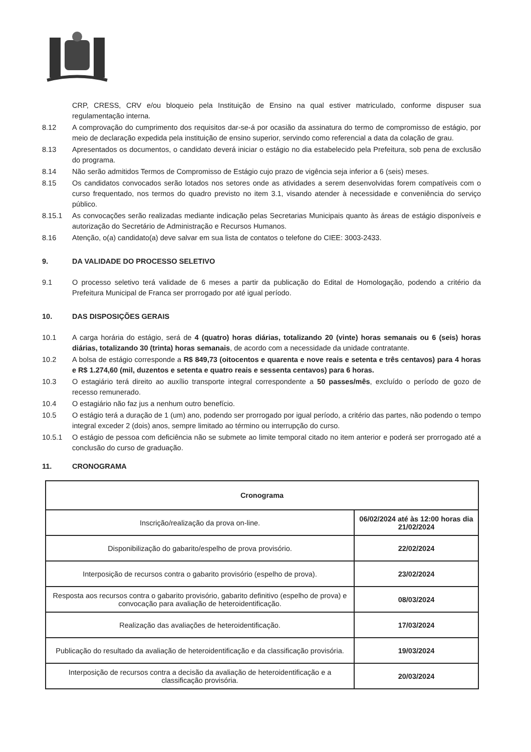CRP, CRESS, CRV e/ou bloqueio pela Instituição de Ensino na qual estiver matriculado, conforme dispuser sua regulamentação interna.
8.12 A comprovação do cumprimento dos requisitos dar-se-á por ocasião da assinatura do termo de compromisso de estágio, por meio de declaração expedida pela instituição de ensino superior, servindo como referencial a data da colação de grau.
8.13 Apresentados os documentos, o candidato deverá iniciar o estágio no dia estabelecido pela Prefeitura, sob pena de exclusão do programa.
8.14 Não serão admitidos Termos de Compromisso de Estágio cujo prazo de vigência seja inferior a 6 (seis) meses.
8.15 Os candidatos convocados serão lotados nos setores onde as atividades a serem desenvolvidas forem compatíveis com o curso frequentado, nos termos do quadro previsto no item 3.1, visando atender à necessidade e conveniência do serviço público.
8.15.1 As convocações serão realizadas mediante indicação pelas Secretarias Municipais quanto às áreas de estágio disponíveis e autorização do Secretário de Administração e Recursos Humanos.
8.16 Atenção, o(a) candidato(a) deve salvar em sua lista de contatos o telefone do CIEE: 3003-2433.
9. DA VALIDADE DO PROCESSO SELETIVO
9.1 O processo seletivo terá validade de 6 meses a partir da publicação do Edital de Homologação, podendo a critério da Prefeitura Municipal de Franca ser prorrogado por até igual período.
10. DAS DISPOSIÇÕES GERAIS
10.1 A carga horária do estágio, será de 4 (quatro) horas diárias, totalizando 20 (vinte) horas semanais ou 6 (seis) horas diárias, totalizando 30 (trinta) horas semanais, de acordo com a necessidade da unidade contratante.
10.2 A bolsa de estágio corresponde a R$ 849,73 (oitocentos e quarenta e nove reais e setenta e três centavos) para 4 horas e R$ 1.274,60 (mil, duzentos e setenta e quatro reais e sessenta centavos) para 6 horas.
10.3 O estagiário terá direito ao auxílio transporte integral correspondente a 50 passes/mês, excluído o período de gozo de recesso remunerado.
10.4 O estagiário não faz jus a nenhum outro benefício.
10.5 O estágio terá a duração de 1 (um) ano, podendo ser prorrogado por igual período, a critério das partes, não podendo o tempo integral exceder 2 (dois) anos, sempre limitado ao término ou interrupção do curso.
10.5.1 O estágio de pessoa com deficiência não se submete ao limite temporal citado no item anterior e poderá ser prorrogado até a conclusão do curso de graduação.
11. CRONOGRAMA
| Cronograma | |
| --- | --- |
| Inscrição/realização da prova on-line. | 06/02/2024 até às 12:00 horas dia 21/02/2024 |
| Disponibilização do gabarito/espelho de prova provisório. | 22/02/2024 |
| Interposição de recursos contra o gabarito provisório (espelho de prova). | 23/02/2024 |
| Resposta aos recursos contra o gabarito provisório, gabarito definitivo (espelho de prova) e convocação para avaliação de heteroidentificação. | 08/03/2024 |
| Realização das avaliações de heteroidentificação. | 17/03/2024 |
| Publicação do resultado da avaliação de heteroidentificação e da classificação provisória. | 19/03/2024 |
| Interposição de recursos contra a decisão da avaliação de heteroidentificação e a classificação provisória. | 20/03/2024 |